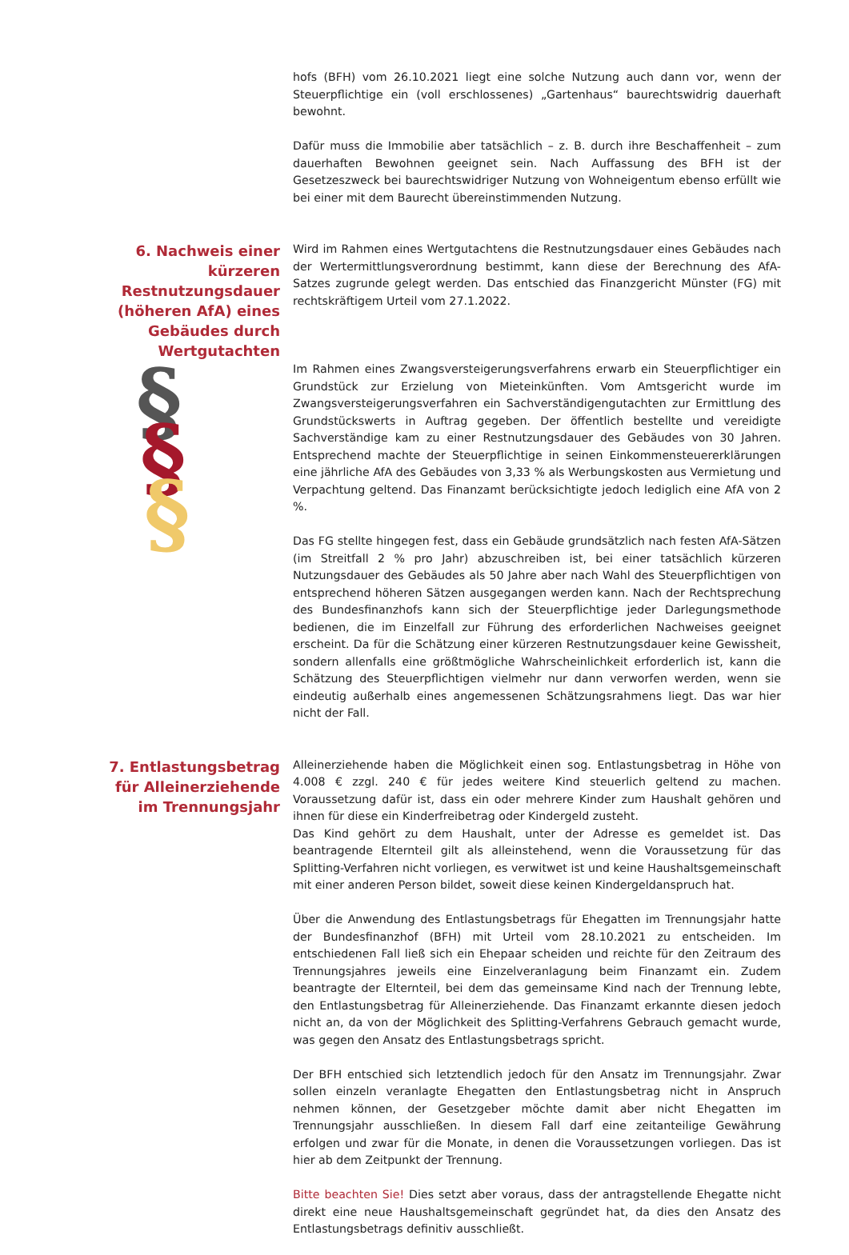§
§
§
hofs (BFH) vom 26.10.2021 liegt eine solche Nutzung auch dann vor, wenn der Steuerpflichtige ein (voll erschlossenes) „Gartenhaus“ baurechtswidrig dauerhaft bewohnt.
Dafür muss die Immobilie aber tatsächlich – z. B. durch ihre Beschaffenheit – zum dauerhaften Bewohnen geeignet sein. Nach Auffassung des BFH ist der Gesetzeszweck bei baurechtswidriger Nutzung von Wohneigentum ebenso erfüllt wie bei einer mit dem Baurecht übereinstimmenden Nutzung.
6. Nachweis einer kürzeren Restnutzungsdauer (höheren AfA) eines Gebäudes durch Wertgutachten
Wird im Rahmen eines Wertgutachtens die Restnutzungsdauer eines Gebäudes nach der Wertermittlungsverordnung bestimmt, kann diese der Berechnung des AfA-Satzes zugrunde gelegt werden. Das entschied das Finanzgericht Münster (FG) mit rechtskräftigem Urteil vom 27.1.2022.
Im Rahmen eines Zwangsversteigerungsverfahrens erwarb ein Steuerpflichtiger ein Grundstück zur Erzielung von Mieteinkünften. Vom Amtsgericht wurde im Zwangsversteigerungsverfahren ein Sachverständigengutachten zur Ermittlung des Grundstückswerts in Auftrag gegeben. Der öffentlich bestellte und vereidigte Sachverständige kam zu einer Restnutzungsdauer des Gebäudes von 30 Jahren. Entsprechend machte der Steuerpflichtige in seinen Einkommensteuererklärungen eine jährliche AfA des Gebäudes von 3,33 % als Werbungskosten aus Vermietung und Verpachtung geltend. Das Finanzamt berücksichtigte jedoch lediglich eine AfA von 2 %.
Das FG stellte hingegen fest, dass ein Gebäude grundsätzlich nach festen AfA-Sätzen (im Streitfall 2 % pro Jahr) abzuschreiben ist, bei einer tatsächlich kürzeren Nutzungsdauer des Gebäudes als 50 Jahre aber nach Wahl des Steuerpflichtigen von entsprechend höheren Sätzen ausgegangen werden kann. Nach der Rechtsprechung des Bundesfinanzhofs kann sich der Steuerpflichtige jeder Darlegungsmethode bedienen, die im Einzelfall zur Führung des erforderlichen Nachweises geeignet erscheint. Da für die Schätzung einer kürzeren Restnutzungsdauer keine Gewissheit, sondern allenfalls eine größtmögliche Wahrscheinlichkeit erforderlich ist, kann die Schätzung des Steuerpflichtigen vielmehr nur dann verworfen werden, wenn sie eindeutig außerhalb eines angemessenen Schätzungsrahmens liegt. Das war hier nicht der Fall.
7. Entlastungsbetrag für Alleinerziehende im Trennungsjahr
Alleinerziehende haben die Möglichkeit einen sog. Entlastungsbetrag in Höhe von 4.008 € zzgl. 240 € für jedes weitere Kind steuerlich geltend zu machen. Voraussetzung dafür ist, dass ein oder mehrere Kinder zum Haushalt gehören und ihnen für diese ein Kinderfreibetrag oder Kindergeld zusteht.
Das Kind gehört zu dem Haushalt, unter der Adresse es gemeldet ist. Das beantragende Elternteil gilt als alleinstehend, wenn die Voraussetzung für das Splitting-Verfahren nicht vorliegen, es verwitwet ist und keine Haushaltsgemeinschaft mit einer anderen Person bildet, soweit diese keinen Kindergeldanspruch hat.
Über die Anwendung des Entlastungsbetrags für Ehegatten im Trennungsjahr hatte der Bundesfinanzhof (BFH) mit Urteil vom 28.10.2021 zu entscheiden. Im entschiedenen Fall ließ sich ein Ehepaar scheiden und reichte für den Zeitraum des Trennungsjahres jeweils eine Einzelveranlagung beim Finanzamt ein. Zudem beantragte der Elternteil, bei dem das gemeinsame Kind nach der Trennung lebte, den Entlastungsbetrag für Alleinerziehende. Das Finanzamt erkannte diesen jedoch nicht an, da von der Möglichkeit des Splitting-Verfahrens Gebrauch gemacht wurde, was gegen den Ansatz des Entlastungsbetrags spricht.
Der BFH entschied sich letztendlich jedoch für den Ansatz im Trennungsjahr. Zwar sollen einzeln veranlagte Ehegatten den Entlastungsbetrag nicht in Anspruch nehmen können, der Gesetzgeber möchte damit aber nicht Ehegatten im Trennungsjahr ausschließen. In diesem Fall darf eine zeitanteilige Gewährung erfolgen und zwar für die Monate, in denen die Voraussetzungen vorliegen. Das ist hier ab dem Zeitpunkt der Trennung.
Bitte beachten Sie! Dies setzt aber voraus, dass der antragstellende Ehegatte nicht direkt eine neue Haushaltsgemeinschaft gegründet hat, da dies den Ansatz des Entlastungsbetrags definitiv ausschließt.